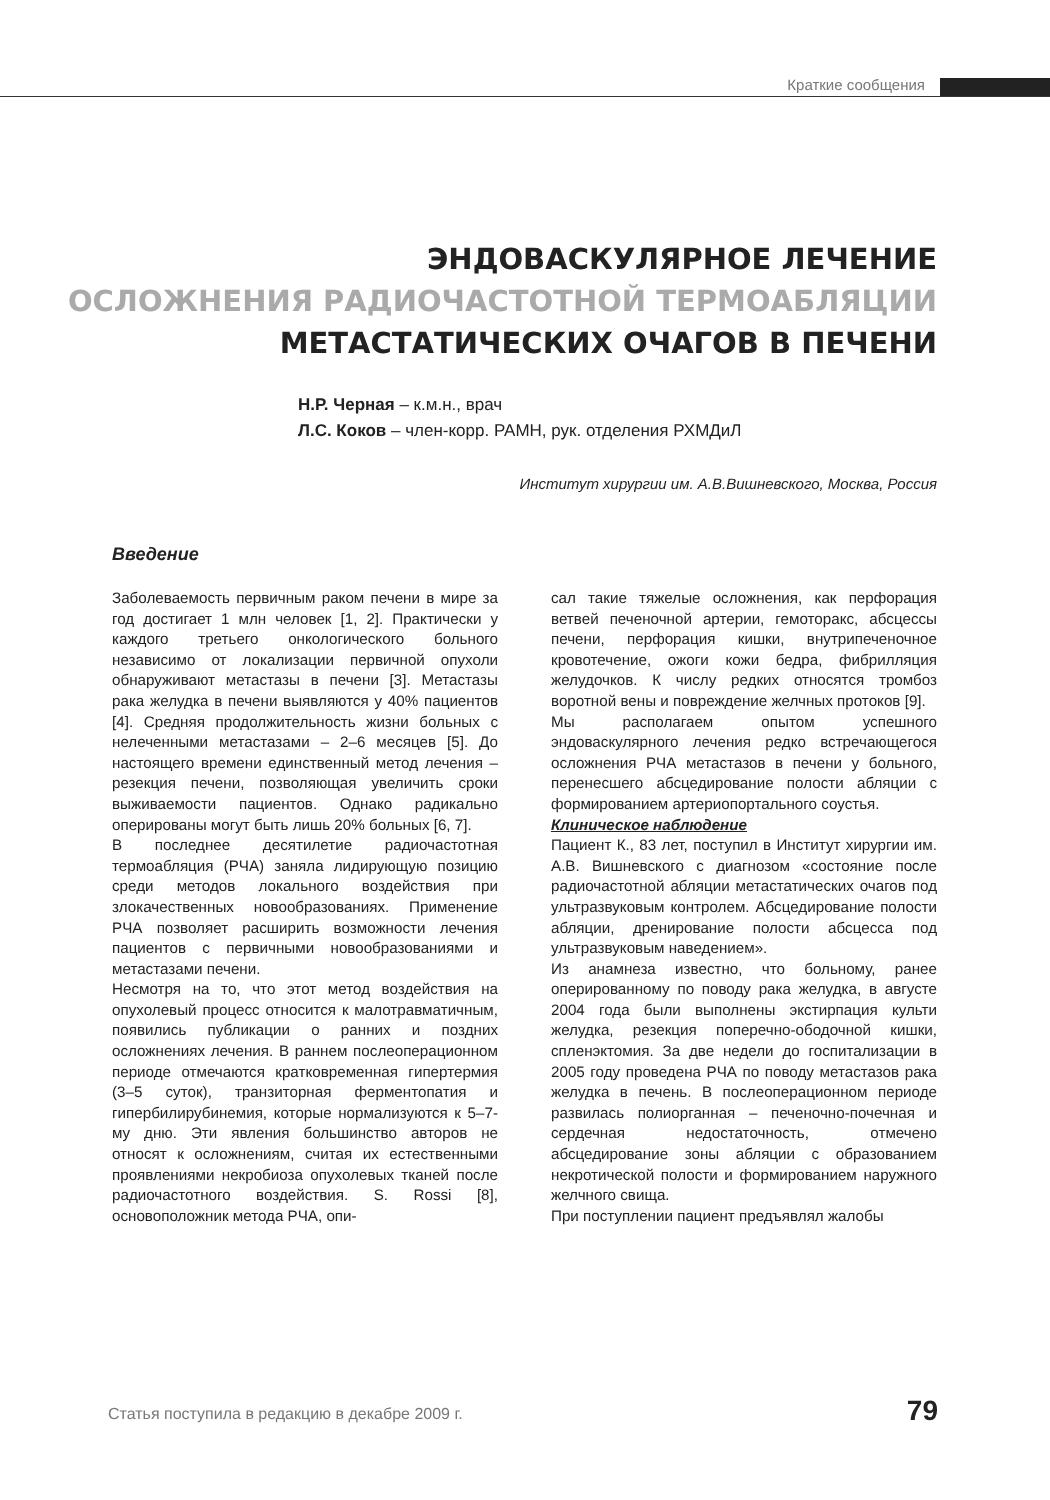Краткие сообщения
ЭНДОВАСКУЛЯРНОЕ ЛЕЧЕНИЕ
ОСЛОЖНЕНИЯ РАДИОЧАСТОТНОЙ ТЕРМОАБЛЯЦИИ
МЕТАСТАТИЧЕСКИХ ОЧАГОВ В ПЕЧЕНИ
Н.Р. Черная – к.м.н., врач
Л.С. Коков – член-корр. РАМН, рук. отделения РХМДиЛ
Институт хирургии им. А.В.Вишневского, Москва, Россия
Введение
Заболеваемость первичным раком печени в мире за год достигает 1 млн человек [1, 2]. Практически у каждого третьего онкологического больного независимо от локализации первичной опухоли обнаруживают метастазы в печени [3]. Метастазы рака желудка в печени выявляются у 40% пациентов [4]. Средняя продолжительность жизни больных с нелеченными метастазами – 2–6 месяцев [5]. До настоящего времени единственный метод лечения – резекция печени, позволяющая увеличить сроки выживаемости пациентов. Однако радикально оперированы могут быть лишь 20% больных [6, 7].
В последнее десятилетие радиочастотная термоабляция (РЧА) заняла лидирующую позицию среди методов локального воздействия при злокачественных новообразованиях. Применение РЧА позволяет расширить возможности лечения пациентов с первичными новообразованиями и метастазами печени.
Несмотря на то, что этот метод воздействия на опухолевый процесс относится к малотравматичным, появились публикации о ранних и поздних осложнениях лечения. В раннем послеоперационном периоде отмечаются кратковременная гипертермия (3–5 суток), транзиторная ферментопатия и гипербилирубинемия, которые нормализуются к 5–7-му дню. Эти явления большинство авторов не относят к осложнениям, считая их естественными проявлениями некробиоза опухолевых тканей после радиочастотного воздействия. S. Rossi [8], основоположник метода РЧА, опи-
сал такие тяжелые осложнения, как перфорация ветвей печеночной артерии, гемоторакс, абсцессы печени, перфорация кишки, внутрипеченочное кровотечение, ожоги кожи бедра, фибрилляция желудочков. К числу редких относятся тромбоз воротной вены и повреждение желчных протоков [9].
Мы располагаем опытом успешного эндоваскулярного лечения редко встречающегося осложнения РЧА метастазов в печени у больного, перенесшего абсцедирование полости абляции с формированием артериопортального соустья.
Клиническое наблюдение
Пациент К., 83 лет, поступил в Институт хирургии им. А.В. Вишневского с диагнозом «состояние после радиочастотной абляции метастатических очагов под ультразвуковым контролем. Абсцедирование полости абляции, дренирование полости абсцесса под ультразвуковым наведением».
Из анамнеза известно, что больному, ранее оперированному по поводу рака желудка, в августе 2004 года были выполнены экстирпация культи желудка, резекция поперечно-ободочной кишки, спленэктомия. За две недели до госпитализации в 2005 году проведена РЧА по поводу метастазов рака желудка в печень. В послеоперационном периоде развилась полиорганная – печеночно-почечная и сердечная недостаточность, отмечено абсцедирование зоны абляции с образованием некротической полости и формированием наружного желчного свища.
При поступлении пациент предъявлял жалобы
Статья поступила в редакцию в декабре 2009 г.
79